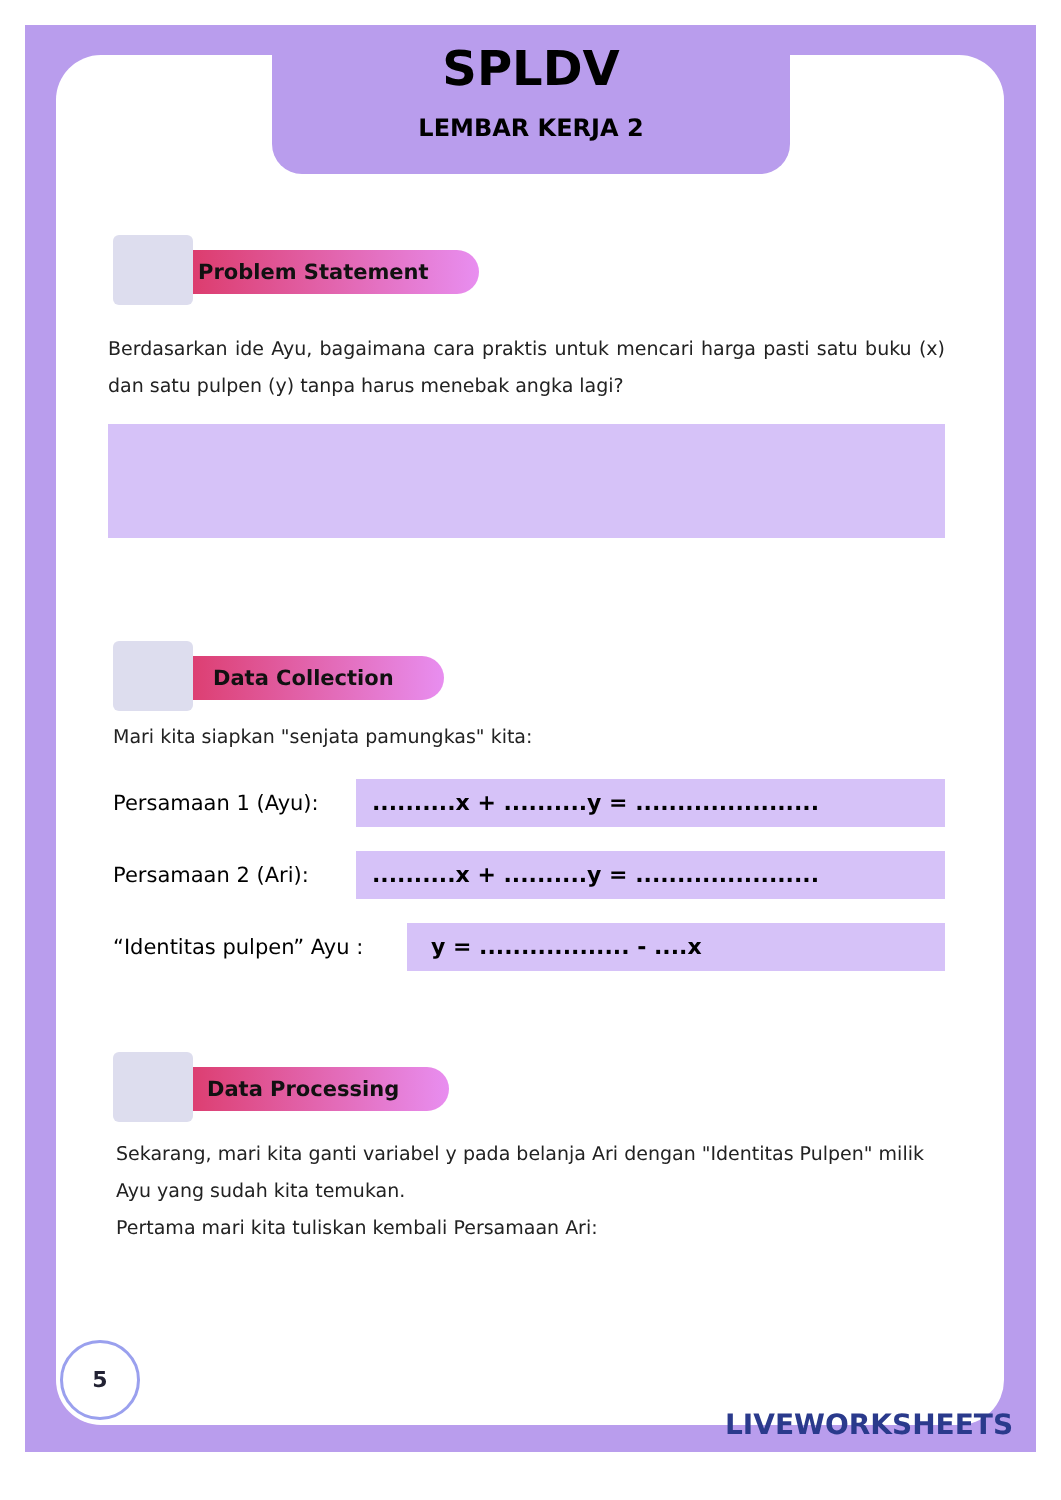SPLDV
LEMBAR KERJA 2
Problem Statement
Berdasarkan ide Ayu, bagaimana cara praktis untuk mencari harga pasti satu buku (x) dan satu pulpen (y) tanpa harus menebak angka lagi?
Data Collection
Mari kita siapkan "senjata pamungkas" kita:
Persamaan 1 (Ayu):
..........x + ..........y = ......................
Persamaan 2 (Ari):
..........x + ..........y = ......................
“Identitas pulpen” Ayu :
y = .................. - ....x
Data Processing
Sekarang, mari kita ganti variabel y pada belanja Ari dengan "Identitas Pulpen" milik Ayu yang sudah kita temukan.
Pertama mari kita tuliskan kembali Persamaan Ari:
5
LIVEWORKSHEETS